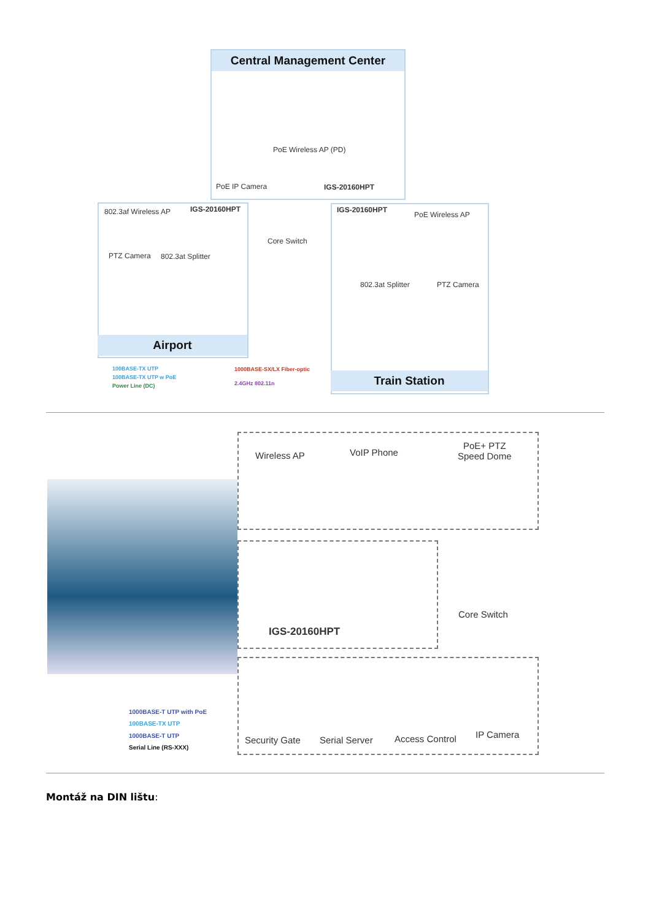Central Management Center
PoE Wireless AP (PD)
PoE IP Camera IGS-20160HPT
802.3af Wireless AP IGS-20160HPT
PTZ Camera 802.3at Splitter
Airport
Core Switch
IGS-20160HPT
PoE Wireless AP
802.3at Splitter PTZ Camera
Train Station
100BASE-TX UTP
100BASE-TX UTP w PoE
Power Line (DC)
1000BASE-SX/LX Fiber-optic
2.4GHz 802.11n
Wireless AP VoIP Phone
PoE+ PTZ
Speed Dome
IGS-20160HPT
Core Switch
Security Gate Serial Server Access Control IP Camera
1000BASE-T UTP with PoE
100BASE-TX UTP
1000BASE-T UTP
Serial Line (RS-XXX)
Montáž na DIN lištu: